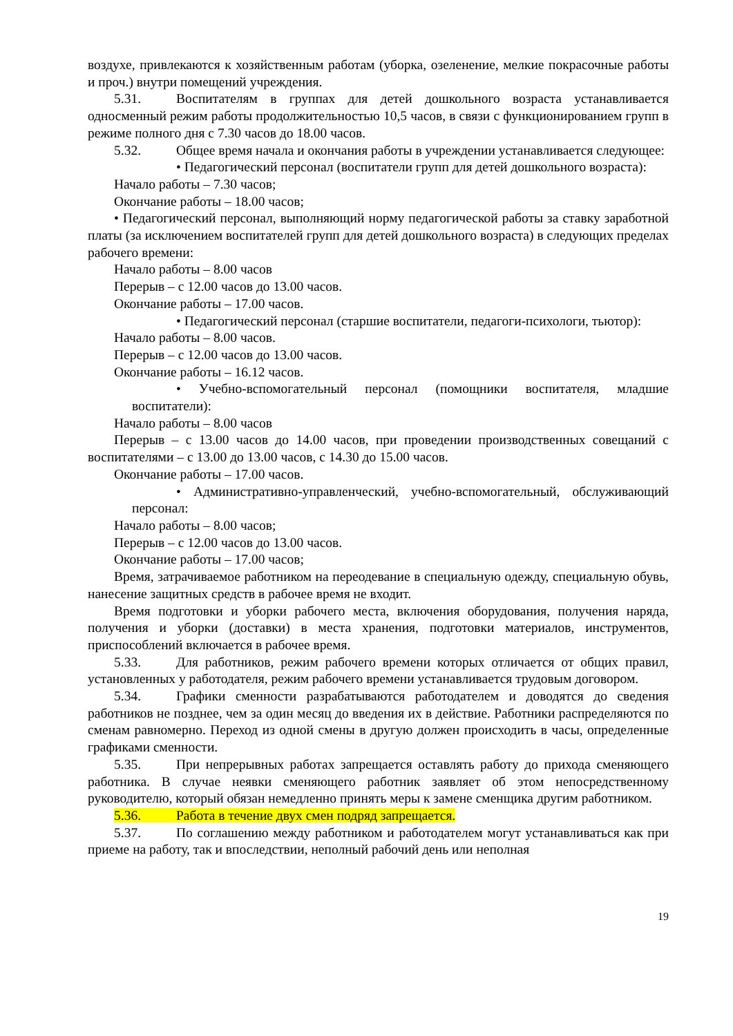воздухе, привлекаются к хозяйственным работам (уборка, озеленение, мелкие покрасочные работы и проч.) внутри помещений учреждения.
5.31. Воспитателям в группах для детей дошкольного возраста устанавливается односменный режим работы продолжительностью 10,5 часов, в связи с функционированием групп в режиме полного дня с 7.30 часов до 18.00 часов.
5.32. Общее время начала и окончания работы в учреждении устанавливается следующее:
• Педагогический персонал (воспитатели групп для детей дошкольного возраста):
Начало работы – 7.30 часов;
Окончание работы – 18.00 часов;
• Педагогический персонал, выполняющий норму педагогической работы за ставку заработной платы (за исключением воспитателей групп для детей дошкольного возраста) в следующих пределах рабочего времени:
Начало работы – 8.00 часов
Перерыв – с 12.00 часов до 13.00 часов.
Окончание работы – 17.00 часов.
• Педагогический персонал (старшие воспитатели, педагоги-психологи, тьютор):
Начало работы – 8.00 часов.
Перерыв – с 12.00 часов до 13.00 часов.
Окончание работы – 16.12 часов.
• Учебно-вспомогательный персонал (помощники воспитателя, младшие воспитатели):
Начало работы – 8.00 часов
Перерыв – с 13.00 часов до 14.00 часов, при проведении производственных совещаний с воспитателями – с 13.00 до 13.00 часов, с 14.30 до 15.00 часов.
Окончание работы – 17.00 часов.
• Административно-управленческий, учебно-вспомогательный, обслуживающий персонал:
Начало работы – 8.00 часов;
Перерыв – с 12.00 часов до 13.00 часов.
Окончание работы – 17.00 часов;
Время, затрачиваемое работником на переодевание в специальную одежду, специальную обувь, нанесение защитных средств в рабочее время не входит.
Время подготовки и уборки рабочего места, включения оборудования, получения наряда, получения и уборки (доставки) в места хранения, подготовки материалов, инструментов, приспособлений включается в рабочее время.
5.33. Для работников, режим рабочего времени которых отличается от общих правил, установленных у работодателя, режим рабочего времени устанавливается трудовым договором.
5.34. Графики сменности разрабатываются работодателем и доводятся до сведения работников не позднее, чем за один месяц до введения их в действие. Работники распределяются по сменам равномерно. Переход из одной смены в другую должен происходить в часы, определенные графиками сменности.
5.35. При непрерывных работах запрещается оставлять работу до прихода сменяющего работника. В случае неявки сменяющего работник заявляет об этом непосредственному руководителю, который обязан немедленно принять меры к замене сменщика другим работником.
5.36. Работа в течение двух смен подряд запрещается.
5.37. По соглашению между работником и работодателем могут устанавливаться как при приеме на работу, так и впоследствии, неполный рабочий день или неполная
19